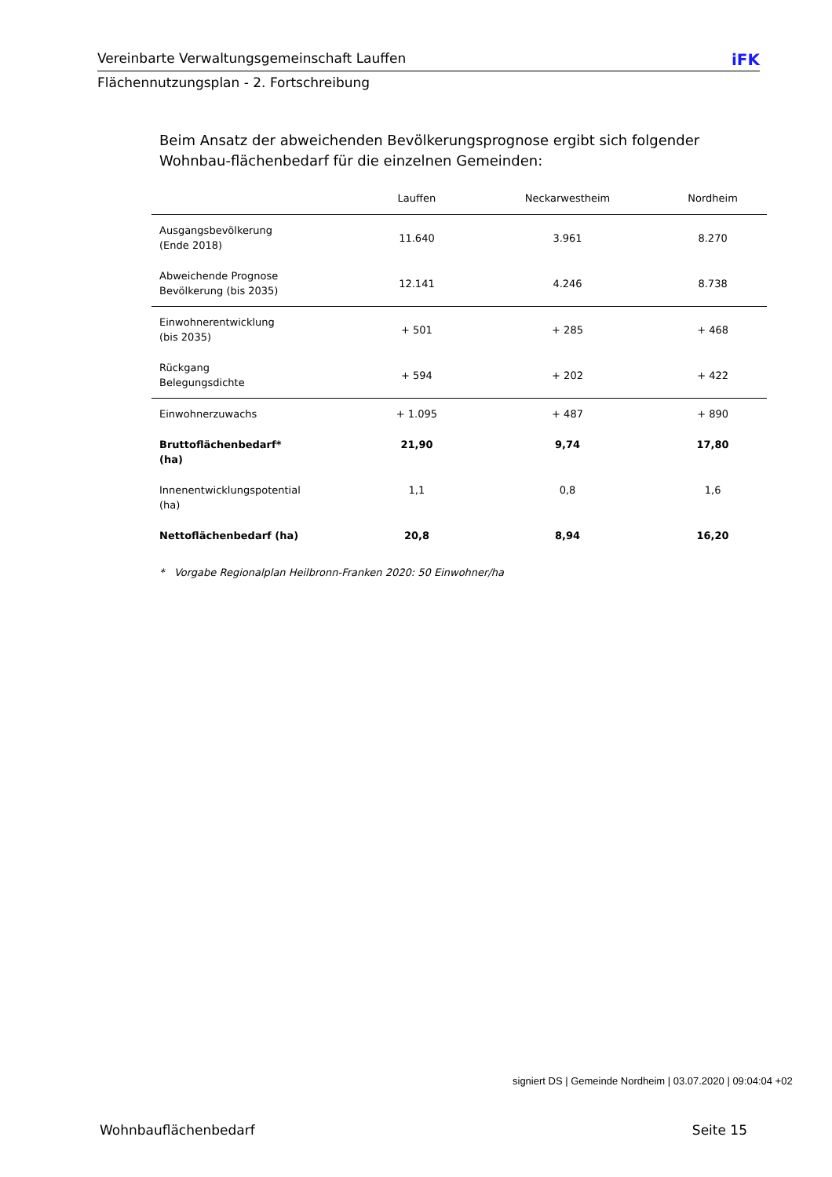Vereinbarte Verwaltungsgemeinschaft Lauffen iFK
Flächennutzungsplan - 2. Fortschreibung
Beim Ansatz der abweichenden Bevölkerungsprognose ergibt sich folgender Wohnbau-flächenbedarf für die einzelnen Gemeinden:
| | Lauffen | Neckarwestheim | Nordheim |
| --- | --- | --- | --- |
| Ausgangsbevölkerung (Ende 2018) | 11.640 | 3.961 | 8.270 |
| Abweichende Prognose Bevölkerung (bis 2035) | 12.141 | 4.246 | 8.738 |
| Einwohnerentwicklung (bis 2035) | + 501 | + 285 | + 468 |
| Rückgang Belegungsdichte | + 594 | + 202 | + 422 |
| Einwohnerzuwachs | + 1.095 | + 487 | + 890 |
| Bruttoflächenbedarf* (ha) | 21,90 | 9,74 | 17,80 |
| Innenentwicklungspotential (ha) | 1,1 | 0,8 | 1,6 |
| Nettoflächenbedarf (ha) | 20,8 | 8,94 | 16,20 |
* Vorgabe Regionalplan Heilbronn-Franken 2020: 50 Einwohner/ha
signiert DS | Gemeinde Nordheim | 03.07.2020 | 09:04:04 +02
Wohnbauflächenbedarf Seite 15